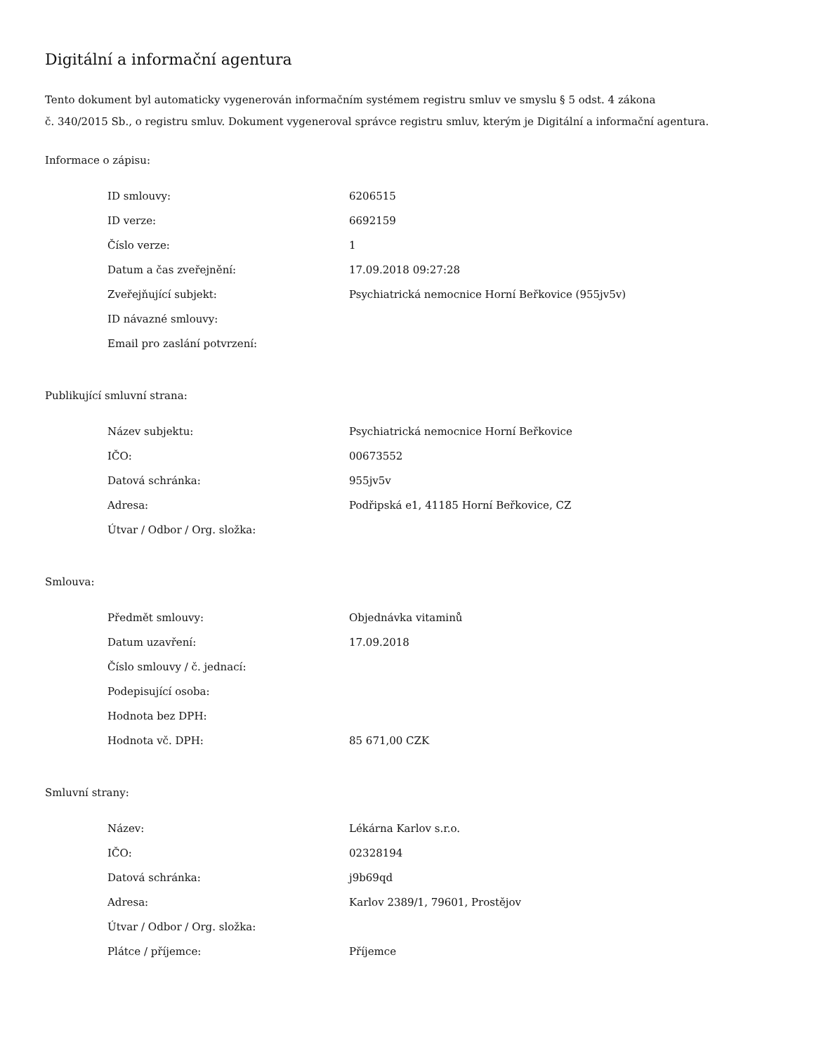Digitální a informační agentura
Tento dokument byl automaticky vygenerován informačním systémem registru smluv ve smyslu § 5 odst. 4 zákona
č. 340/2015 Sb., o registru smluv. Dokument vygeneroval správce registru smluv, kterým je Digitální a informační agentura.
Informace o zápisu:
| ID smlouvy: | 6206515 |
| ID verze: | 6692159 |
| Číslo verze: | 1 |
| Datum a čas zveřejnění: | 17.09.2018 09:27:28 |
| Zveřejňující subjekt: | Psychiatrická nemocnice Horní Beřkovice (955jv5v) |
| ID návazné smlouvy: | |
| Email pro zaslání potvrzení: | |
Publikující smluvní strana:
| Název subjektu: | Psychiatrická nemocnice Horní Beřkovice |
| IČO: | 00673552 |
| Datová schránka: | 955jv5v |
| Adresa: | Podřipská e1, 41185 Horní Beřkovice, CZ |
| Útvar / Odbor / Org. složka: | |
Smlouva:
| Předmět smlouvy: | Objednávka vitaminů |
| Datum uzavření: | 17.09.2018 |
| Číslo smlouvy / č. jednací: | |
| Podepisující osoba: | |
| Hodnota bez DPH: | |
| Hodnota vč. DPH: | 85 671,00 CZK |
Smluvní strany:
| Název: | Lékárna Karlov s.r.o. |
| IČO: | 02328194 |
| Datová schránka: | j9b69qd |
| Adresa: | Karlov 2389/1, 79601, Prostějov |
| Útvar / Odbor / Org. složka: | |
| Plátce / příjemce: | Příjemce |